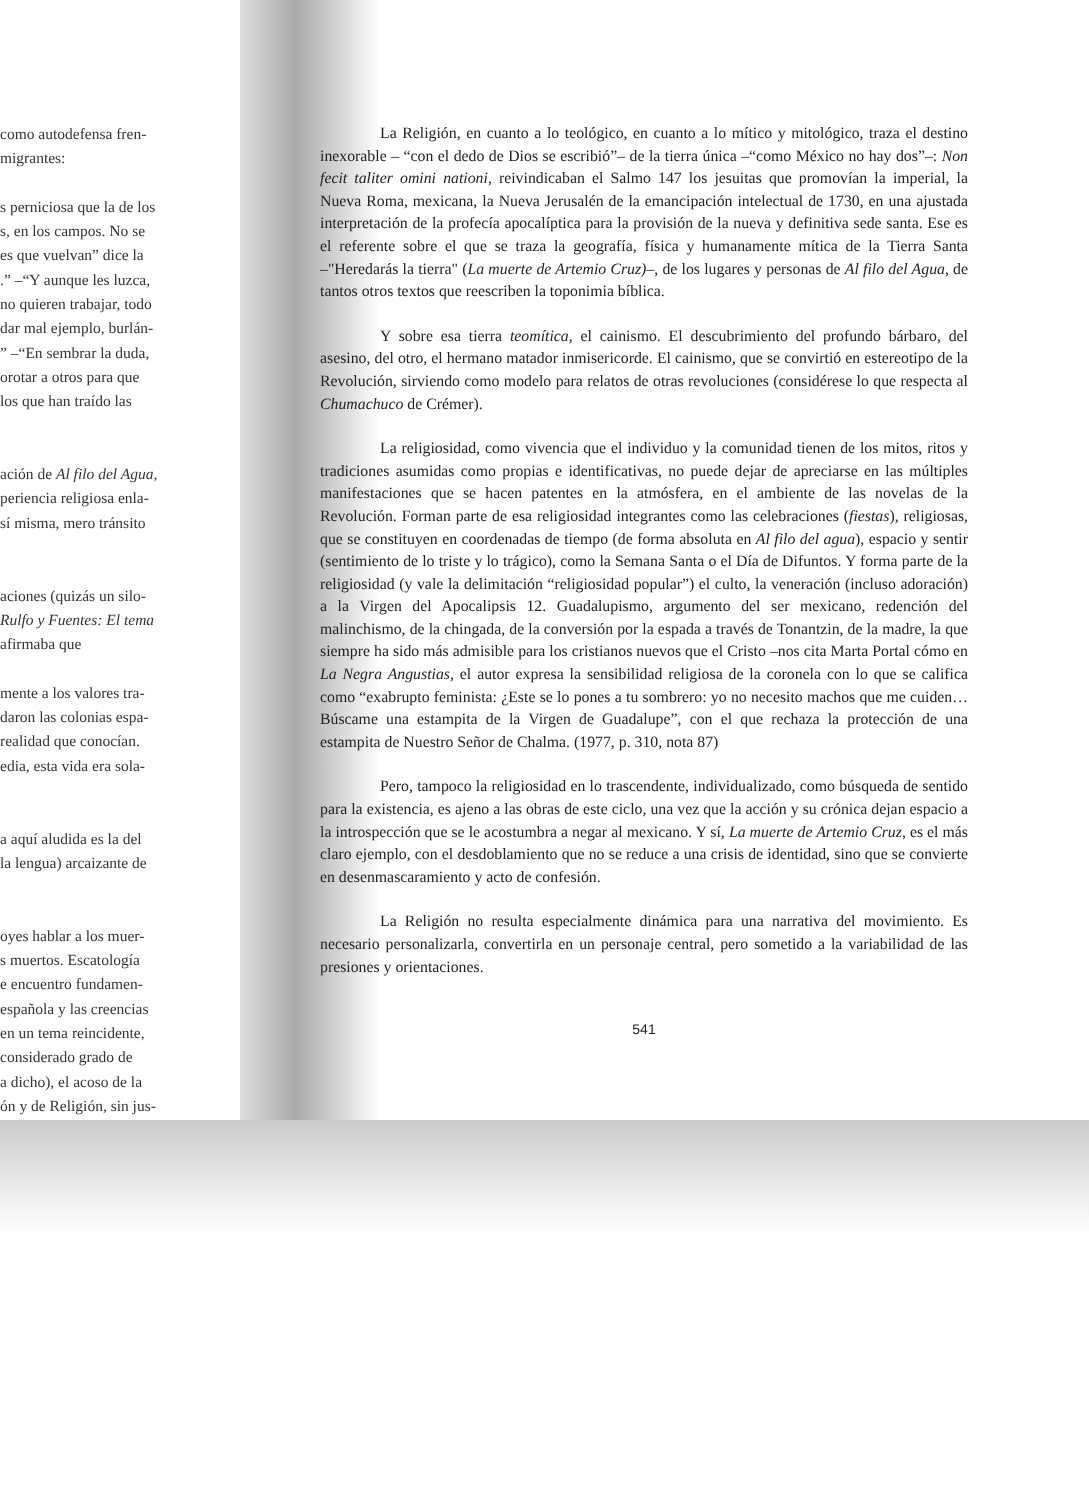como autodefensa fren-
migrantes:
s perniciosa que la de los
s, en los campos. No se
es que vuelvan” dice la
.” –“Y aunque les luzca,
no quieren trabajar, todo
dar mal ejemplo, burlán-
” –“En sembrar la duda,
orotar a otros para que
los que han traído las
ación de Al filo del Agua,
periencia religiosa enla-
sí misma, mero tránsito
aciones (quizás un silo-
Rulfo y Fuentes: El tema
afirmaba que
mente a los valores tra-
daron las colonias espa-
realidad que conocían.
edia, esta vida era sola-
a aquí aludida es la del
la lengua) arcaizante de
oyes hablar a los muer-
s muertos. Escatología
e encuentro fundamen-
española y las creencias
en un tema reincidente,
considerado grado de
a dicho), el acoso de la
ón y de Religión, sin jus-
La Religión, en cuanto a lo teológico, en cuanto a lo mítico y mitológico, traza el destino inexorable – “con el dedo de Dios se escribió”– de la tierra única –“como México no hay dos”–: Non fecit taliter omini nationi, reivindicaban el Salmo 147 los jesuitas que promovían la imperial, la Nueva Roma, mexicana, la Nueva Jerusalén de la emancipación intelectual de 1730, en una ajustada interpretación de la profecía apocalíptica para la provisión de la nueva y definitiva sede santa. Ese es el referente sobre el que se traza la geografía, física y humanamente mítica de la Tierra Santa –"Heredarás la tierra" (La muerte de Artemio Cruz)–, de los lugares y personas de Al filo del Agua, de tantos otros textos que reescriben la toponimia bíblica.
Y sobre esa tierra teomítica, el cainismo. El descubrimiento del profundo bárbaro, del asesino, del otro, el hermano matador inmisericorde. El cainismo, que se convirtió en estereotipo de la Revolución, sirviendo como modelo para relatos de otras revoluciones (considérese lo que respecta al Chumachuco de Crémer).
La religiosidad, como vivencia que el individuo y la comunidad tienen de los mitos, ritos y tradiciones asumidas como propias e identificativas, no puede dejar de apreciarse en las múltiples manifestaciones que se hacen patentes en la atmósfera, en el ambiente de las novelas de la Revolución. Forman parte de esa religiosidad integrantes como las celebraciones (fiestas), religiosas, que se constituyen en coordenadas de tiempo (de forma absoluta en Al filo del agua), espacio y sentir (sentimiento de lo triste y lo trágico), como la Semana Santa o el Día de Difuntos. Y forma parte de la religiosidad (y vale la delimitación “religiosidad popular”) el culto, la veneración (incluso adoración) a la Virgen del Apocalipsis 12. Guadalupismo, argumento del ser mexicano, redención del malinchismo, de la chingada, de la conversión por la espada a través de Tonantzin, de la madre, la que siempre ha sido más admisible para los cristianos nuevos que el Cristo –nos cita Marta Portal cómo en La Negra Angustias, el autor expresa la sensibilidad religiosa de la coronela con lo que se califica como “exabrupto feminista: ¿Este se lo pones a tu sombrero: yo no necesito machos que me cuiden… Búscame una estampita de la Virgen de Guadalupe”, con el que rechaza la protección de una estampita de Nuestro Señor de Chalma. (1977, p. 310, nota 87)
Pero, tampoco la religiosidad en lo trascendente, individualizado, como búsqueda de sentido para la existencia, es ajeno a las obras de este ciclo, una vez que la acción y su crónica dejan espacio a la introspección que se le acostumbra a negar al mexicano. Y sí, La muerte de Artemio Cruz, es el más claro ejemplo, con el desdoblamiento que no se reduce a una crisis de identidad, sino que se convierte en desenmascaramiento y acto de confesión.
La Religión no resulta especialmente dinámica para una narrativa del movimiento. Es necesario personalizarla, convertirla en un personaje central, pero sometido a la variabilidad de las presiones y orientaciones.
541